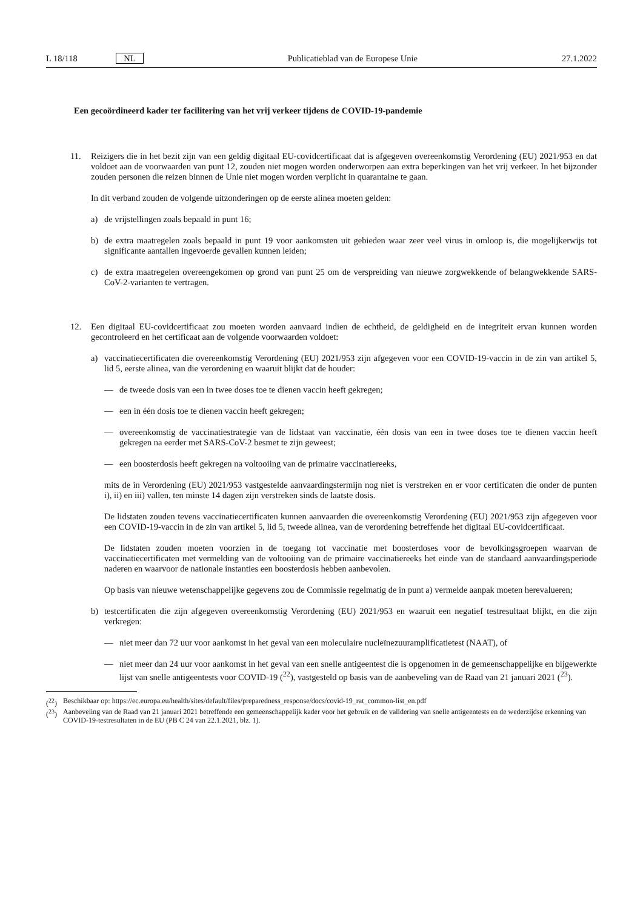L 18/118 NL Publicatieblad van de Europese Unie 27.1.2022
Een gecoördineerd kader ter facilitering van het vrij verkeer tijdens de COVID-19-pandemie
11. Reizigers die in het bezit zijn van een geldig digitaal EU-covidcertificaat dat is afgegeven overeenkomstig Verordening (EU) 2021/953 en dat voldoet aan de voorwaarden van punt 12, zouden niet mogen worden onderworpen aan extra beperkingen van het vrij verkeer. In het bijzonder zouden personen die reizen binnen de Unie niet mogen worden verplicht in quarantaine te gaan.
In dit verband zouden de volgende uitzonderingen op de eerste alinea moeten gelden:
a) de vrijstellingen zoals bepaald in punt 16;
b) de extra maatregelen zoals bepaald in punt 19 voor aankomsten uit gebieden waar zeer veel virus in omloop is, die mogelijkerwijs tot significante aantallen ingevoerde gevallen kunnen leiden;
c) de extra maatregelen overeengekomen op grond van punt 25 om de verspreiding van nieuwe zorgwekkende of belangwekkende SARS-CoV-2-varianten te vertragen.
12. Een digitaal EU-covidcertificaat zou moeten worden aanvaard indien de echtheid, de geldigheid en de integriteit ervan kunnen worden gecontroleerd en het certificaat aan de volgende voorwaarden voldoet:
a) vaccinatiecertificaten die overeenkomstig Verordening (EU) 2021/953 zijn afgegeven voor een COVID-19-vaccin in de zin van artikel 5, lid 5, eerste alinea, van die verordening en waaruit blijkt dat de houder:
— de tweede dosis van een in twee doses toe te dienen vaccin heeft gekregen;
— een in één dosis toe te dienen vaccin heeft gekregen;
— overeenkomstig de vaccinatiestrategie van de lidstaat van vaccinatie, één dosis van een in twee doses toe te dienen vaccin heeft gekregen na eerder met SARS-CoV-2 besmet te zijn geweest;
— een boosterdosis heeft gekregen na voltooiing van de primaire vaccinatiereeks,
mits de in Verordening (EU) 2021/953 vastgestelde aanvaardingstermijn nog niet is verstreken en er voor certificaten die onder de punten i), ii) en iii) vallen, ten minste 14 dagen zijn verstreken sinds de laatste dosis.
De lidstaten zouden tevens vaccinatiecertificaten kunnen aanvaarden die overeenkomstig Verordening (EU) 2021/953 zijn afgegeven voor een COVID-19-vaccin in de zin van artikel 5, lid 5, tweede alinea, van de verordening betreffende het digitaal EU-covidcertificaat.
De lidstaten zouden moeten voorzien in de toegang tot vaccinatie met boosterdoses voor de bevolkingsgroepen waarvan de vaccinatiecertificaten met vermelding van de voltooiing van de primaire vaccinatiereeks het einde van de standaard aanvaardingsperiode naderen en waarvoor de nationale instanties een boosterdosis hebben aanbevolen.
Op basis van nieuwe wetenschappelijke gegevens zou de Commissie regelmatig de in punt a) vermelde aanpak moeten herevalueren;
b) testcertificaten die zijn afgegeven overeenkomstig Verordening (EU) 2021/953 en waaruit een negatief testresultaat blijkt, en die zijn verkregen:
— niet meer dan 72 uur voor aankomst in het geval van een moleculaire nucleïnezuuramplificatietest (NAAT), of
— niet meer dan 24 uur voor aankomst in het geval van een snelle antigeentest die is opgenomen in de gemeenschappelijke en bijgewerkte lijst van snelle antigeentests voor COVID-19 (<sup>22</sup>), vastgesteld op basis van de aanbeveling van de Raad van 21 januari 2021 (<sup>23</sup>).
(<sup>22</sup>) Beschikbaar op: https://ec.europa.eu/health/sites/default/files/preparedness_response/docs/covid-19_rat_common-list_en.pdf
(<sup>23</sup>) Aanbeveling van de Raad van 21 januari 2021 betreffende een gemeenschappelijk kader voor het gebruik en de validering van snelle antigeentests en de wederzijdse erkenning van COVID-19-testresultaten in de EU (PB C 24 van 22.1.2021, blz. 1).